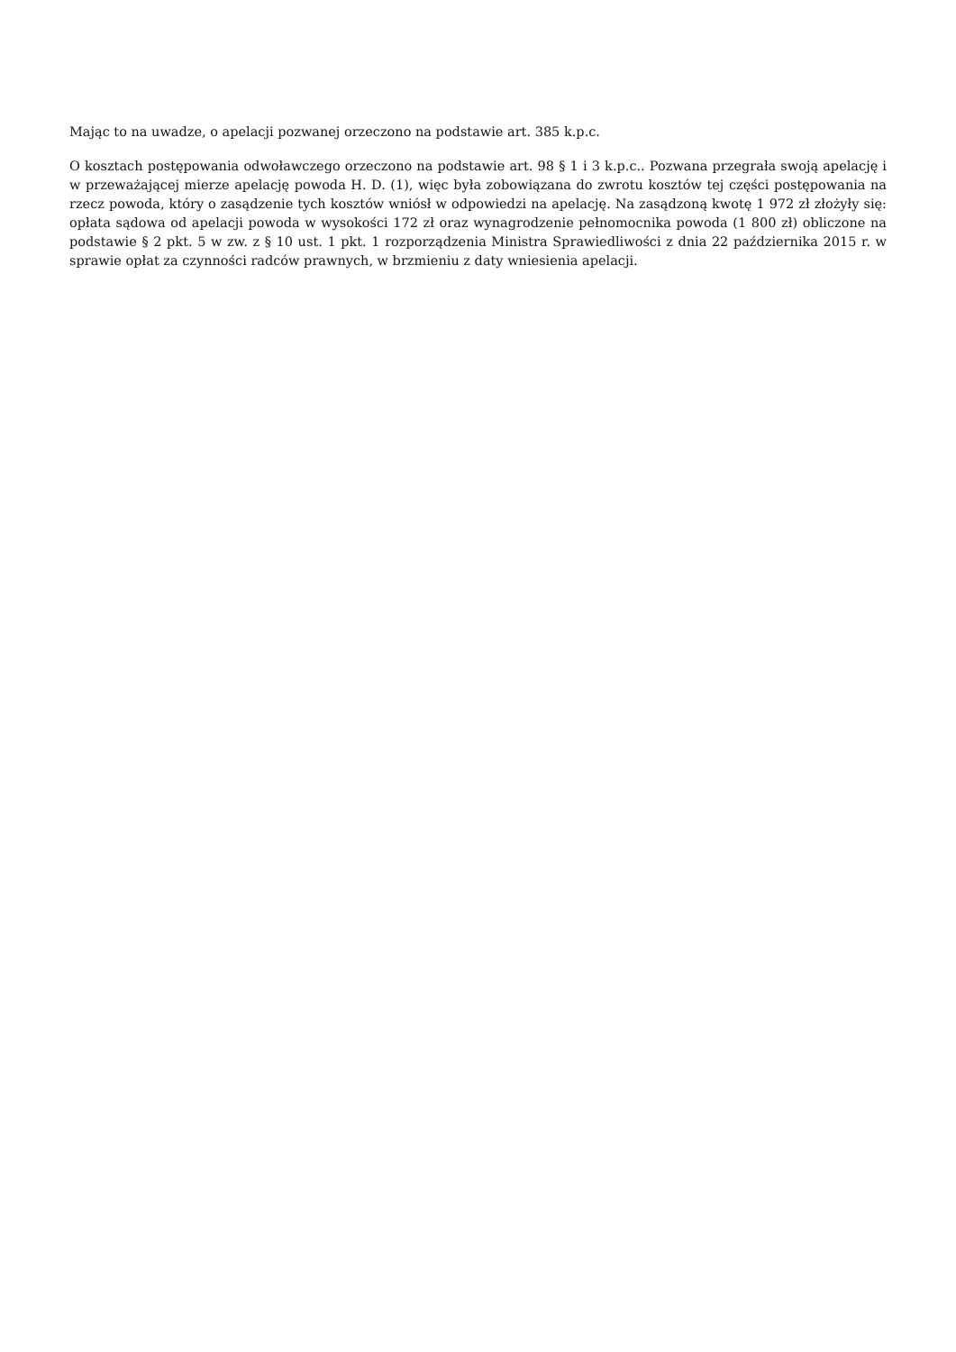Mając to na uwadze, o apelacji pozwanej orzeczono na podstawie art. 385 k.p.c.
O kosztach postępowania odwoławczego orzeczono na podstawie art. 98 § 1 i 3 k.p.c.. Pozwana przegrała swoją apelację i w przeważającej mierze apelację powoda H. D. (1), więc była zobowiązana do zwrotu kosztów tej części postępowania na rzecz powoda, który o zasądzenie tych kosztów wniósł w odpowiedzi na apelację. Na zasądzoną kwotę 1 972 zł złożyły się: opłata sądowa od apelacji powoda w wysokości 172 zł oraz wynagrodzenie pełnomocnika powoda (1 800 zł) obliczone na podstawie § 2 pkt. 5 w zw. z § 10 ust. 1 pkt. 1 rozporządzenia Ministra Sprawiedliwości z dnia 22 października 2015 r. w sprawie opłat za czynności radców prawnych, w brzmieniu z daty wniesienia apelacji.